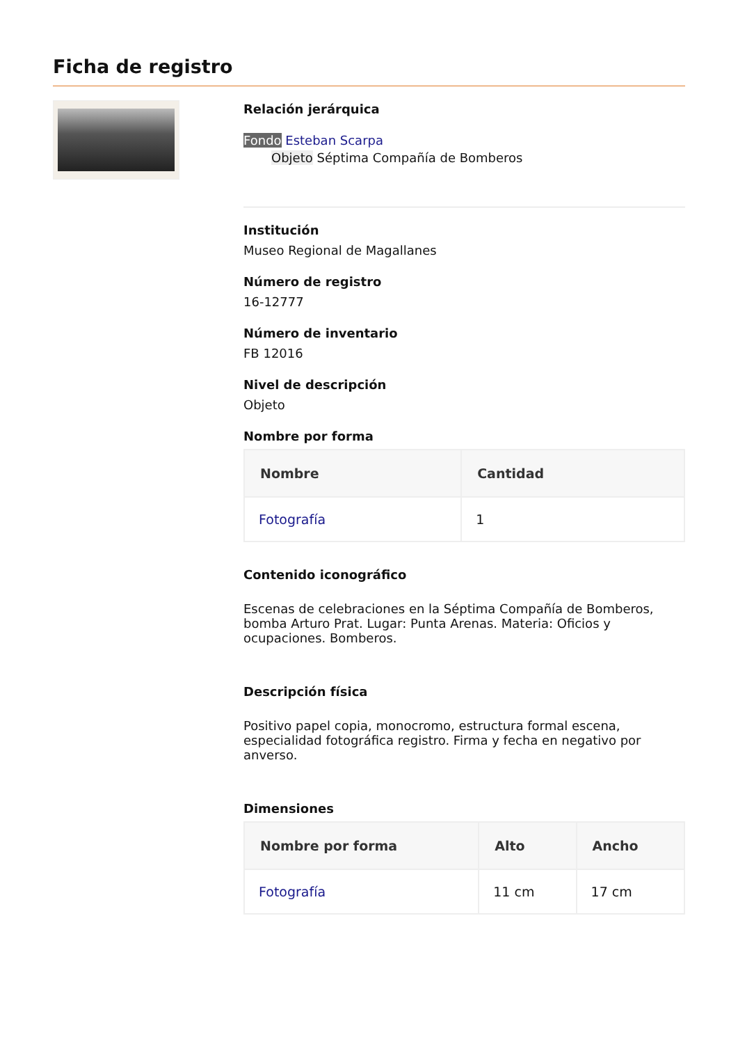Ficha de registro
Relación jerárquica
Fondo Esteban Scarpa
Objeto Séptima Compañía de Bomberos
Institución
Museo Regional de Magallanes
Número de registro
16-12777
Número de inventario
FB 12016
Nivel de descripción
Objeto
Nombre por forma
| Nombre | Cantidad |
| --- | --- |
| Fotografía | 1 |
Contenido iconográfico
Escenas de celebraciones en la Séptima Compañía de Bomberos, bomba Arturo Prat. Lugar: Punta Arenas. Materia: Oficios y ocupaciones. Bomberos.
Descripción física
Positivo papel copia, monocromo, estructura formal escena, especialidad fotográfica registro. Firma y fecha en negativo por anverso.
Dimensiones
| Nombre por forma | Alto | Ancho |
| --- | --- | --- |
| Fotografía | 11 cm | 17 cm |